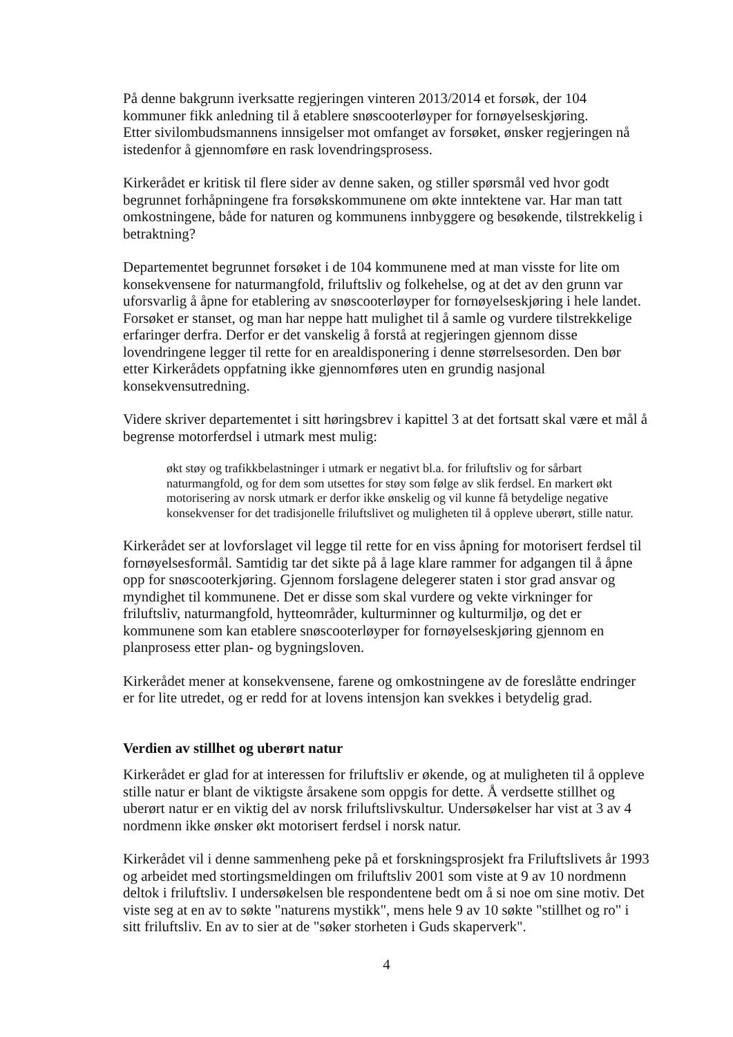På denne bakgrunn iverksatte regjeringen vinteren 2013/2014 et forsøk, der 104 kommuner fikk anledning til å etablere snøscooterløyper for fornøyelseskjøring.
Etter sivilombudsmannens innsigelser mot omfanget av forsøket, ønsker regjeringen nå istedenfor å gjennomføre en rask lovendringsprosess.
Kirkerådet er kritisk til flere sider av denne saken, og stiller spørsmål ved hvor godt begrunnet forhåpningene fra forsøkskommunene om økte inntektene var. Har man tatt omkostningene, både for naturen og kommunens innbyggere og besøkende, tilstrekkelig i betraktning?
Departementet begrunnet forsøket i de 104 kommunene med at man visste for lite om konsekvensene for naturmangfold, friluftsliv og folkehelse, og at det av den grunn var uforsvarlig å åpne for etablering av snøscooterløyper for fornøyelseskjøring i hele landet. Forsøket er stanset, og man har neppe hatt mulighet til å samle og vurdere tilstrekkelige erfaringer derfra. Derfor er det vanskelig å forstå at regjeringen gjennom disse lovendringene legger til rette for en arealdisponering i denne størrelsesorden. Den bør etter Kirkerådets oppfatning ikke gjennomføres uten en grundig nasjonal konsekvensutredning.
Videre skriver departementet i sitt høringsbrev i kapittel 3 at det fortsatt skal være et mål å begrense motorferdsel i utmark mest mulig:
økt støy og trafikkbelastninger i utmark er negativt bl.a. for friluftsliv og for sårbart naturmangfold, og for dem som utsettes for støy som følge av slik ferdsel. En markert økt motorisering av norsk utmark er derfor ikke ønskelig og vil kunne få betydelige negative konsekvenser for det tradisjonelle friluftslivet og muligheten til å oppleve uberørt, stille natur.
Kirkerådet ser at lovforslaget vil legge til rette for en viss åpning for motorisert ferdsel til fornøyelsesformål. Samtidig tar det sikte på å lage klare rammer for adgangen til å åpne opp for snøscooterkjøring. Gjennom forslagene delegerer staten i stor grad ansvar og myndighet til kommunene. Det er disse som skal vurdere og vekte virkninger for friluftsliv, naturmangfold, hytteområder, kulturminner og kulturmiljø, og det er kommunene som kan etablere snøscooterløyper for fornøyelseskjøring gjennom en planprosess etter plan- og bygningsloven.
Kirkerådet mener at konsekvensene, farene og omkostningene av de foreslåtte endringer er for lite utredet, og er redd for at lovens intensjon kan svekkes i betydelig grad.
Verdien av stillhet og uberørt natur
Kirkerådet er glad for at interessen for friluftsliv er økende, og at muligheten til å oppleve stille natur er blant de viktigste årsakene som oppgis for dette. Å verdsette stillhet og uberørt natur er en viktig del av norsk friluftslivskultur. Undersøkelser har vist at 3 av 4 nordmenn ikke ønsker økt motorisert ferdsel i norsk natur.
Kirkerådet vil i denne sammenheng peke på et forskningsprosjekt fra Friluftslivets år 1993 og arbeidet med stortingsmeldingen om friluftsliv 2001 som viste at 9 av 10 nordmenn deltok i friluftsliv. I undersøkelsen ble respondentene bedt om å si noe om sine motiv. Det viste seg at en av to søkte "naturens mystikk", mens hele 9 av 10 søkte "stillhet og ro" i sitt friluftsliv. En av to sier at de "søker storheten i Guds skaperverk".
4